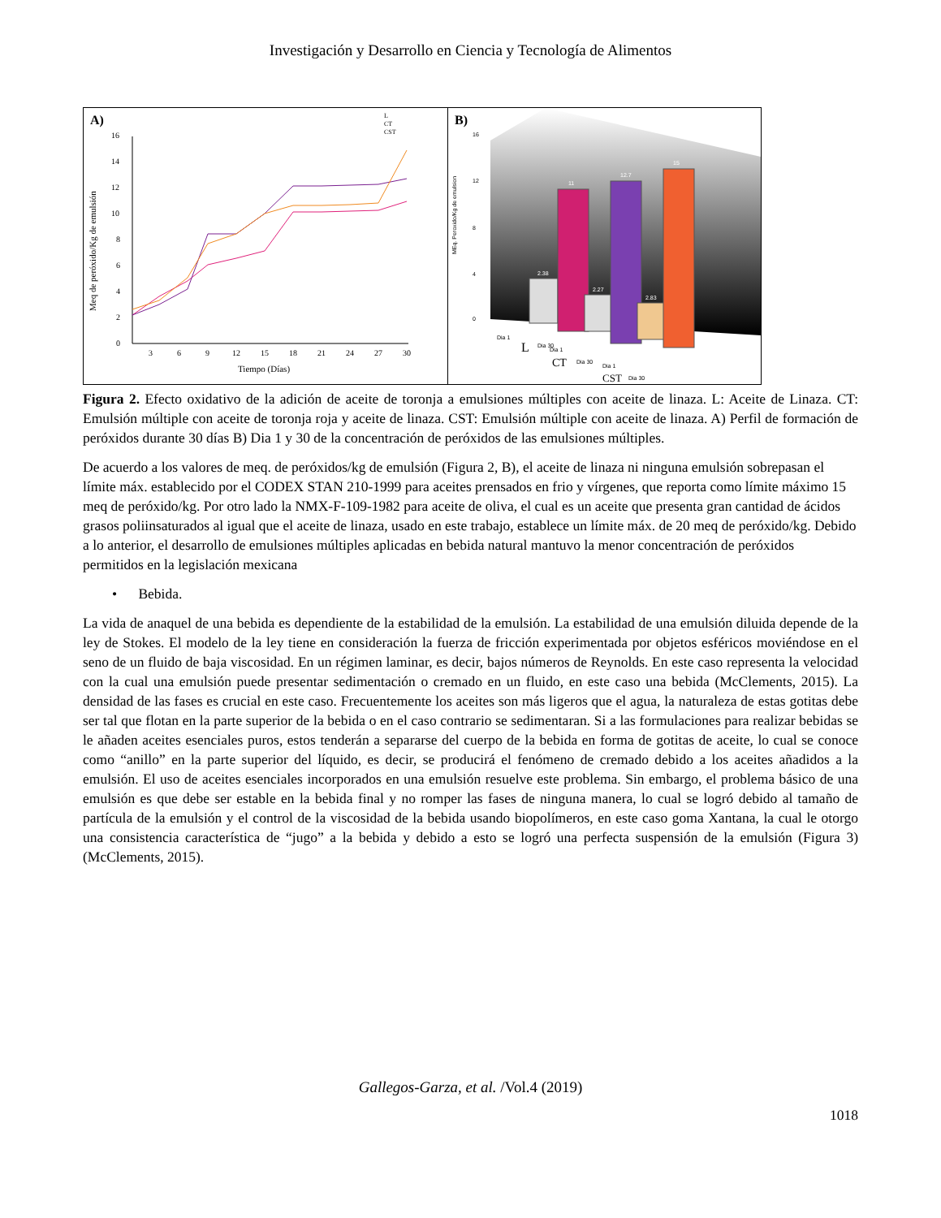Investigación y Desarrollo en Ciencia y Tecnología de Alimentos
A)
0
2
4
6
8
10
12
14
16
3
6
9
12
15
18
21
24
27
30
Tiempo (Días)
Meq de peróxido/Kg de emulsión
L
CT
CST
B)
16
12
8
4
0
MEq. Peroxido/Kg de emulsion
2.38
11
2.27
12.7
2.83
15
Dia 1
L
Dia 30
Dia 1
CT
Dia 30
Dia 1
CST
Dia 30
Figura 2. Efecto oxidativo de la adición de aceite de toronja a emulsiones múltiples con aceite de linaza. L: Aceite de Linaza. CT: Emulsión múltiple con aceite de toronja roja y aceite de linaza. CST: Emulsión múltiple con aceite de linaza. A) Perfil de formación de peróxidos durante 30 días B) Dia 1 y 30 de la concentración de peróxidos de las emulsiones múltiples.
De acuerdo a los valores de meq. de peróxidos/kg de emulsión (Figura 2, B), el aceite de linaza ni ninguna emulsión sobrepasan el límite máx. establecido por el CODEX STAN 210-1999 para aceites prensados en frio y vírgenes, que reporta como límite máximo 15 meq de peróxido/kg. Por otro lado la NMX-F-109-1982 para aceite de oliva, el cual es un aceite que presenta gran cantidad de ácidos grasos poliinsaturados al igual que el aceite de linaza, usado en este trabajo, establece un límite máx. de 20 meq de peróxido/kg. Debido a lo anterior, el desarrollo de emulsiones múltiples aplicadas en bebida natural mantuvo la menor concentración de peróxidos permitidos en la legislación mexicana
• Bebida.
La vida de anaquel de una bebida es dependiente de la estabilidad de la emulsión. La estabilidad de una emulsión diluida depende de la ley de Stokes. El modelo de la ley tiene en consideración la fuerza de fricción experimentada por objetos esféricos moviéndose en el seno de un fluido de baja viscosidad. En un régimen laminar, es decir, bajos números de Reynolds. En este caso representa la velocidad con la cual una emulsión puede presentar sedimentación o cremado en un fluido, en este caso una bebida (McClements, 2015). La densidad de las fases es crucial en este caso. Frecuentemente los aceites son más ligeros que el agua, la naturaleza de estas gotitas debe ser tal que flotan en la parte superior de la bebida o en el caso contrario se sedimentaran. Si a las formulaciones para realizar bebidas se le añaden aceites esenciales puros, estos tenderán a separarse del cuerpo de la bebida en forma de gotitas de aceite, lo cual se conoce como “anillo” en la parte superior del líquido, es decir, se producirá el fenómeno de cremado debido a los aceites añadidos a la emulsión. El uso de aceites esenciales incorporados en una emulsión resuelve este problema. Sin embargo, el problema básico de una emulsión es que debe ser estable en la bebida final y no romper las fases de ninguna manera, lo cual se logró debido al tamaño de partícula de la emulsión y el control de la viscosidad de la bebida usando biopolímeros, en este caso goma Xantana, la cual le otorgo una consistencia característica de “jugo” a la bebida y debido a esto se logró una perfecta suspensión de la emulsión (Figura 3) (McClements, 2015).
Gallegos-Garza, et al. /Vol.4 (2019)
1018